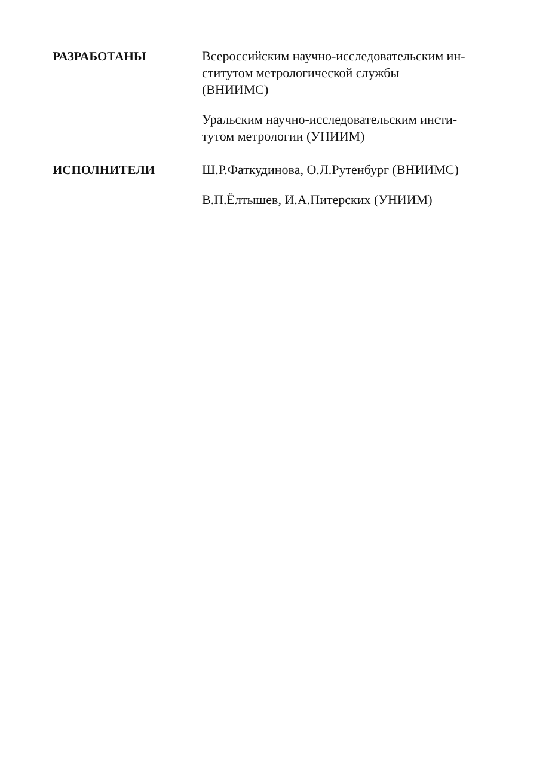РАЗРАБОТАНЫ Всероссийским научно-исследовательским ин-
ститутом метрологической службы
(ВНИИМС)
Уральским научно-исследовательским инсти-
тутом метрологии (УНИИМ)
ИСПОЛНИТЕЛИ Ш.Р.Фаткудинова, О.Л.Рутенбург (ВНИИМС)
В.П.Ёлтышев, И.А.Питерских (УНИИМ)